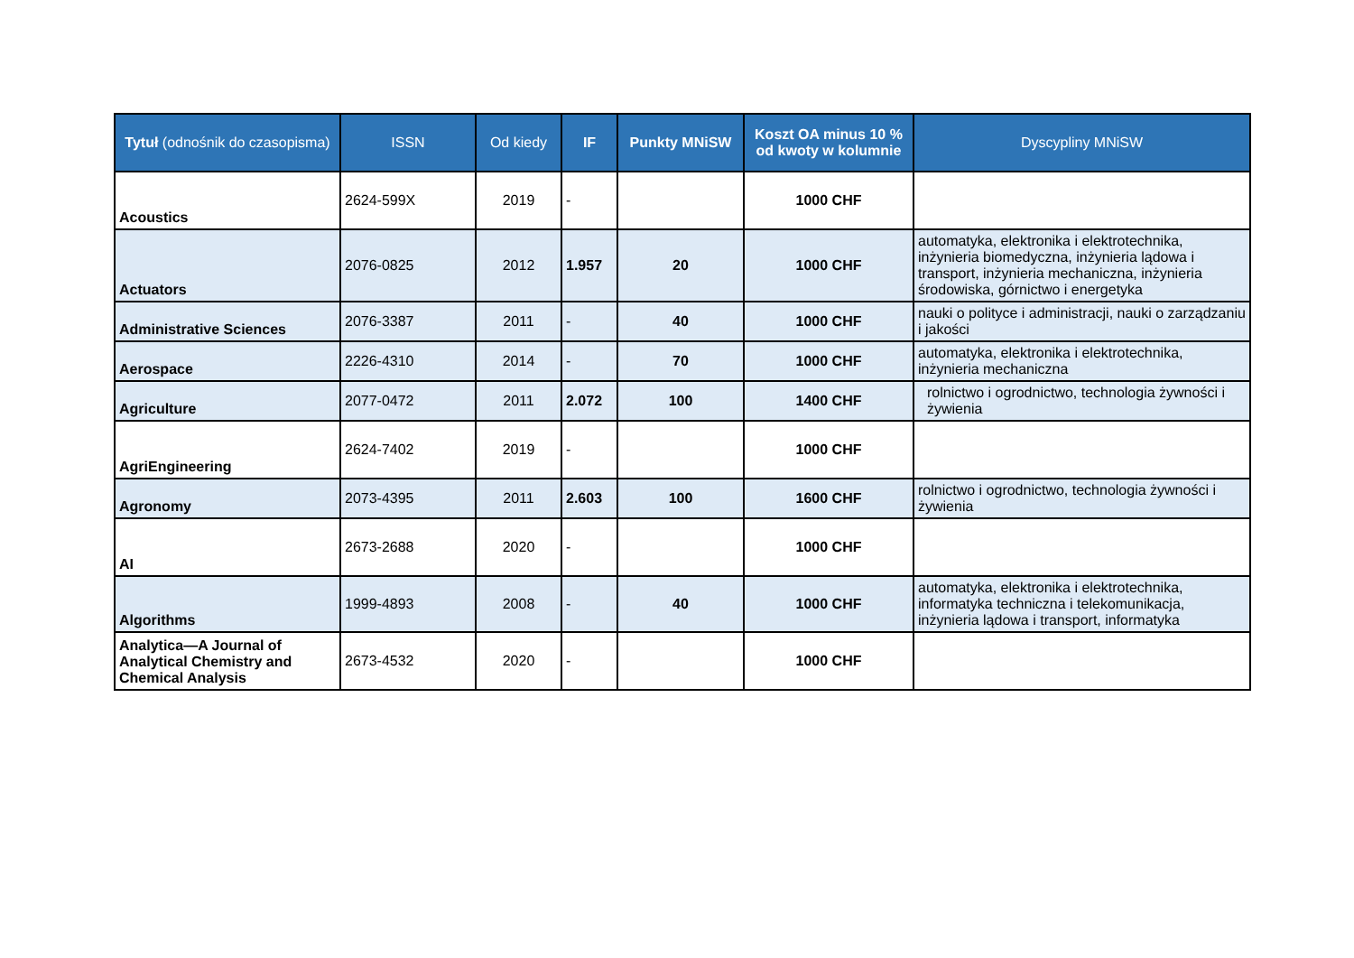| Tytuł (odnośnik do czasopisma) | ISSN | Od kiedy | IF | Punkty MNiSW | Koszt OA minus 10 % od kwoty w kolumnie | Dyscypliny MNiSW |
| --- | --- | --- | --- | --- | --- | --- |
| Acoustics | 2624-599X | 2019 | - | | 1000 CHF | |
| Actuators | 2076-0825 | 2012 | 1.957 | 20 | 1000 CHF | automatyka, elektronika i elektrotechnika, inżynieria biomedyczna, inżynieria lądowa i transport, inżynieria mechaniczna, inżynieria środowiska, górnictwo i energetyka |
| Administrative Sciences | 2076-3387 | 2011 | - | 40 | 1000 CHF | nauki o polityce i administracji, nauki o zarządzaniu i jakości |
| Aerospace | 2226-4310 | 2014 | - | 70 | 1000 CHF | automatyka, elektronika i elektrotechnika, inżynieria mechaniczna |
| Agriculture | 2077-0472 | 2011 | 2.072 | 100 | 1400 CHF | rolnictwo i ogrodnictwo, technologia żywności i żywienia |
| AgriEngineering | 2624-7402 | 2019 | - | | 1000 CHF | |
| Agronomy | 2073-4395 | 2011 | 2.603 | 100 | 1600 CHF | rolnictwo i ogrodnictwo, technologia żywności i żywienia |
| AI | 2673-2688 | 2020 | - | | 1000 CHF | |
| Algorithms | 1999-4893 | 2008 | - | 40 | 1000 CHF | automatyka, elektronika i elektrotechnika, informatyka techniczna i telekomunikacja, inżynieria lądowa i transport, informatyka |
| Analytica—A Journal of Analytical Chemistry and Chemical Analysis | 2673-4532 | 2020 | - | | 1000 CHF | |